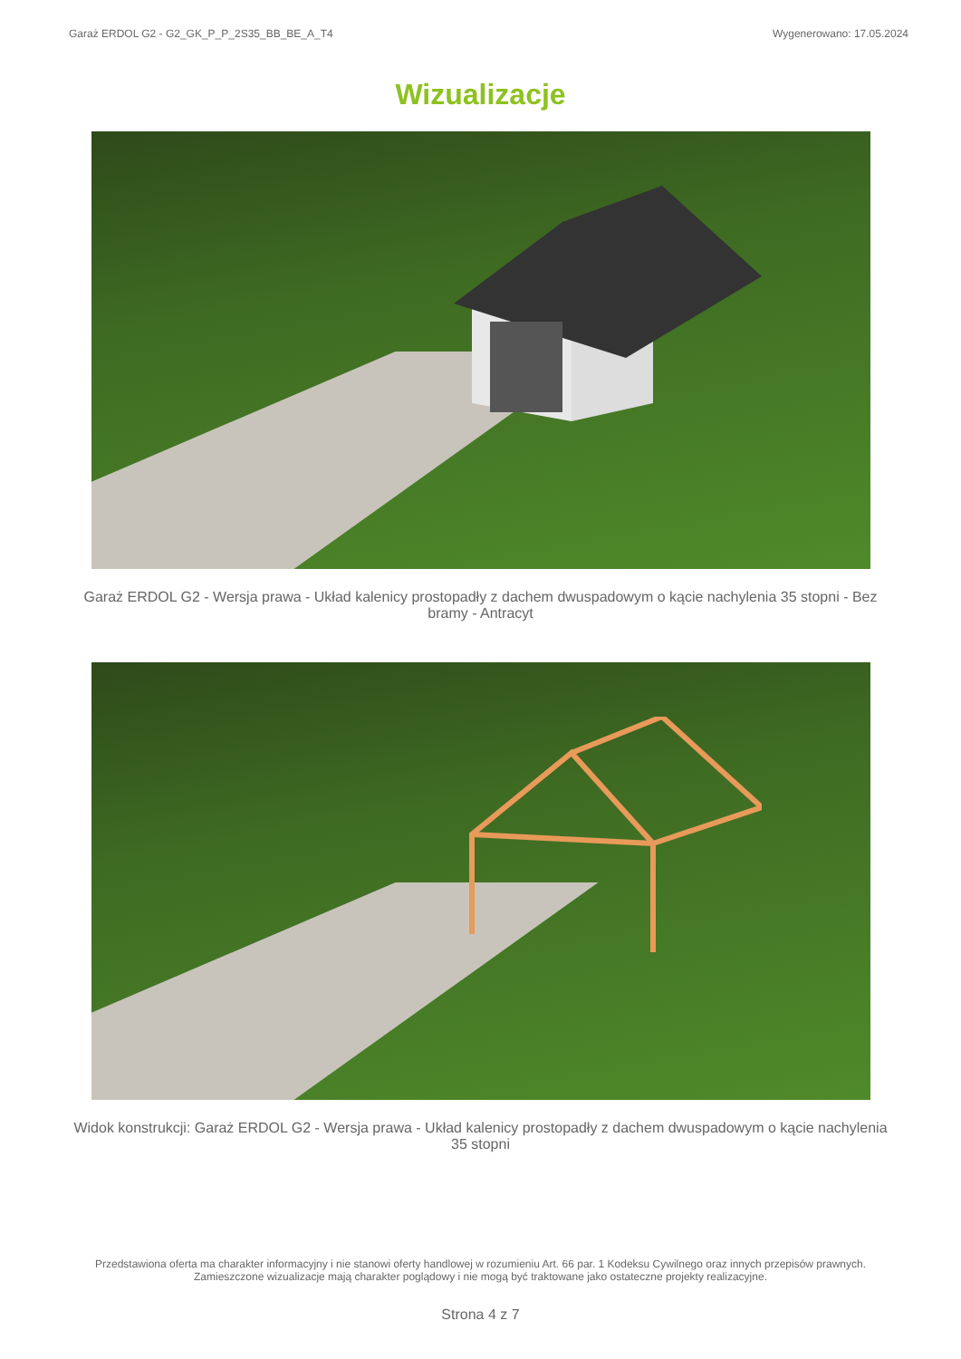Garaż ERDOL G2 - G2_GK_P_P_2S35_BB_BE_A_T4 Wygenerowano: 17.05.2024
Wizualizacje
Garaż ERDOL G2 - Wersja prawa - Układ kalenicy prostopadły z dachem dwuspadowym o kącie nachylenia 35 stopni - Bez bramy - Antracyt
Widok konstrukcji: Garaż ERDOL G2 - Wersja prawa - Układ kalenicy prostopadły z dachem dwuspadowym o kącie nachylenia 35 stopni
Przedstawiona oferta ma charakter informacyjny i nie stanowi oferty handlowej w rozumieniu Art. 66 par. 1 Kodeksu Cywilnego oraz innych przepisów prawnych. Zamieszczone wizualizacje mają charakter poglądowy i nie mogą być traktowane jako ostateczne projekty realizacyjne.
Strona 4 z 7